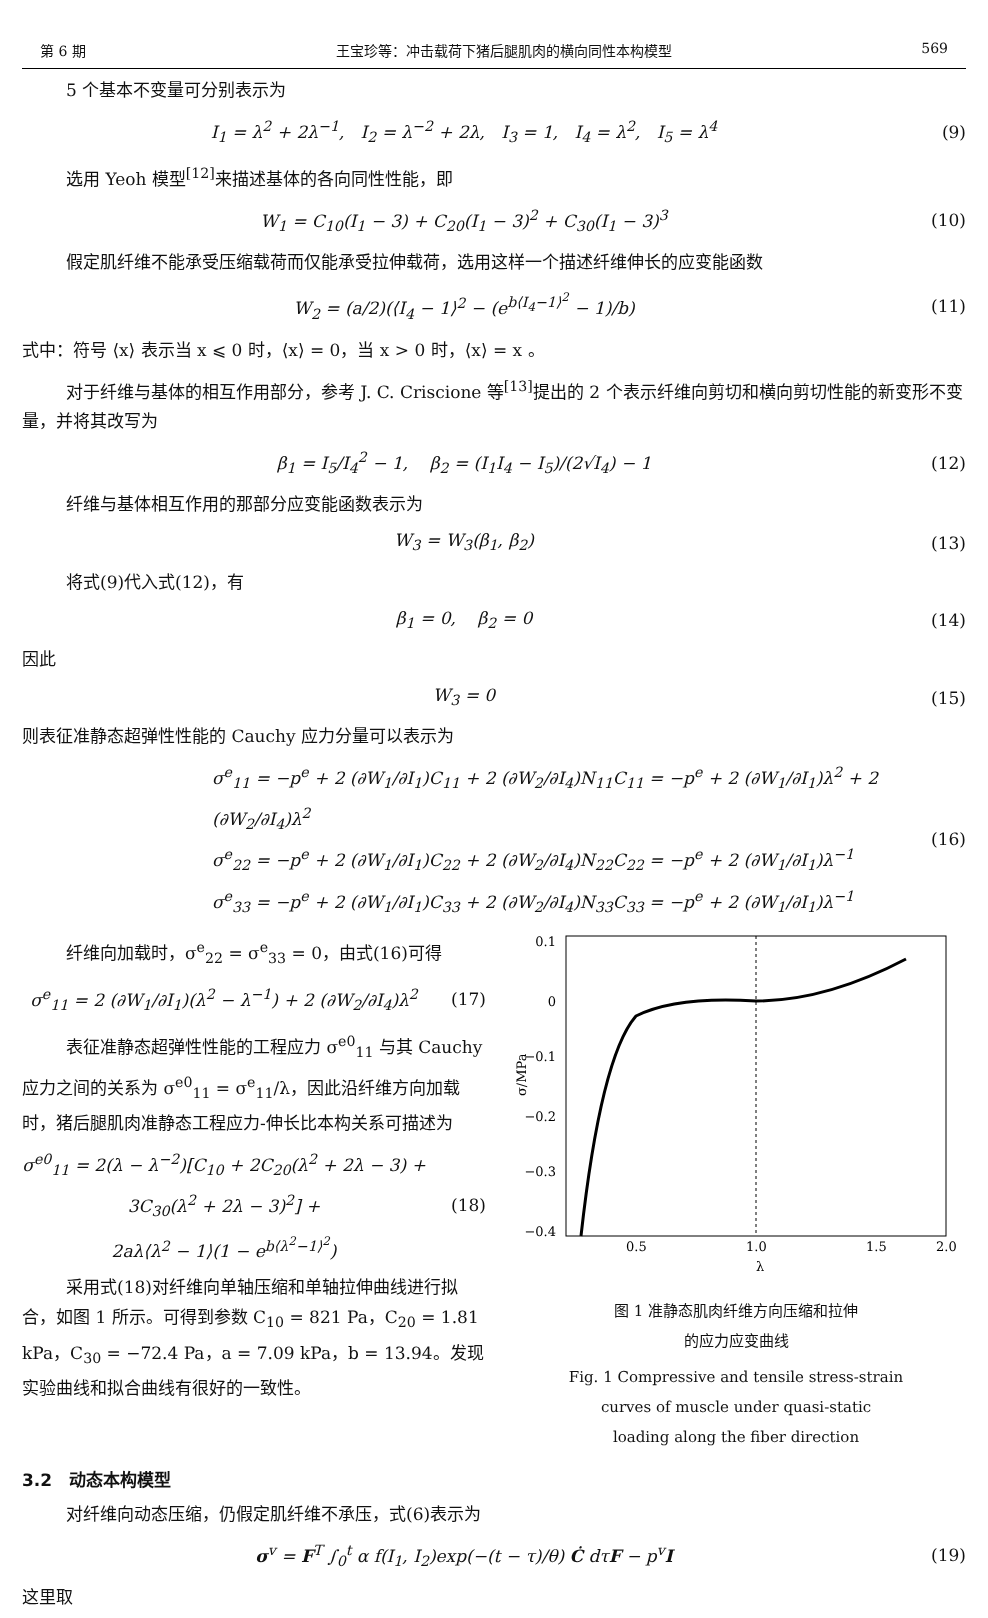第 6 期 王宝珍等：冲击载荷下猪后腿肌肉的横向同性本构模型 569
5 个基本不变量可分别表示为
I<sub>1</sub> = λ<sup>2</sup> + 2λ<sup>−1</sup>, I<sub>2</sub> = λ<sup>−2</sup> + 2λ, I<sub>3</sub> = 1, I<sub>4</sub> = λ<sup>2</sup>, I<sub>5</sub> = λ<sup>4</sup> (9)
选用 Yeoh 模型<sup>[12]</sup>来描述基体的各向同性性能，即
W<sub>1</sub> = C<sub>10</sub>(I<sub>1</sub> − 3) + C<sub>20</sub>(I<sub>1</sub> − 3)<sup>2</sup> + C<sub>30</sub>(I<sub>1</sub> − 3)<sup>3</sup> (10)
假定肌纤维不能承受压缩载荷而仅能承受拉伸载荷，选用这样一个描述纤维伸长的应变能函数
W<sub>2</sub> = (a/2)(⟨I<sub>4</sub> − 1⟩<sup>2</sup> − (e<sup>b⟨I<sub>4</sub>−1⟩<sup>2</sup></sup> − 1)/b) (11)
式中：符号 ⟨x⟩ 表示当 x ⩽ 0 时，⟨x⟩ = 0，当 x > 0 时，⟨x⟩ = x 。
对于纤维与基体的相互作用部分，参考 J. C. Criscione 等<sup>[13]</sup>提出的 2 个表示纤维向剪切和横向剪切性能的新变形不变量，并将其改写为
β<sub>1</sub> = I<sub>5</sub>/I<sub>4</sub><sup>2</sup> − 1, β<sub>2</sub> = (I<sub>1</sub>I<sub>4</sub> − I<sub>5</sub>)/(2√I<sub>4</sub>) − 1 (12)
纤维与基体相互作用的那部分应变能函数表示为
W<sub>3</sub> = W<sub>3</sub>(β<sub>1</sub>, β<sub>2</sub>) (13)
将式(9)代入式(12)，有
β<sub>1</sub> = 0, β<sub>2</sub> = 0 (14)
因此
W<sub>3</sub> = 0 (15)
则表征准静态超弹性性能的 Cauchy 应力分量可以表示为
σ<sup>e</sup><sub>11</sub> = −p<sup>e</sup> + 2 (∂W<sub>1</sub>/∂I<sub>1</sub>)C<sub>11</sub> + 2 (∂W<sub>2</sub>/∂I<sub>4</sub>)N<sub>11</sub>C<sub>11</sub> = −p<sup>e</sup> + 2 (∂W<sub>1</sub>/∂I<sub>1</sub>)λ<sup>2</sup> + 2 (∂W<sub>2</sub>/∂I<sub>4</sub>)λ<sup>2</sup>
σ<sup>e</sup><sub>22</sub> = −p<sup>e</sup> + 2 (∂W<sub>1</sub>/∂I<sub>1</sub>)C<sub>22</sub> + 2 (∂W<sub>2</sub>/∂I<sub>4</sub>)N<sub>22</sub>C<sub>22</sub> = −p<sup>e</sup> + 2 (∂W<sub>1</sub>/∂I<sub>1</sub>)λ<sup>−1</sup>
σ<sup>e</sup><sub>33</sub> = −p<sup>e</sup> + 2 (∂W<sub>1</sub>/∂I<sub>1</sub>)C<sub>33</sub> + 2 (∂W<sub>2</sub>/∂I<sub>4</sub>)N<sub>33</sub>C<sub>33</sub> = −p<sup>e</sup> + 2 (∂W<sub>1</sub>/∂I<sub>1</sub>)λ<sup>−1</sup> (16)
纤维向加载时，σ<sup>e</sup><sub>22</sub> = σ<sup>e</sup><sub>33</sub> = 0，由式(16)可得
σ<sup>e</sup><sub>11</sub> = 2 (∂W<sub>1</sub>/∂I<sub>1</sub>)(λ<sup>2</sup> − λ<sup>−1</sup>) + 2 (∂W<sub>2</sub>/∂I<sub>4</sub>)λ<sup>2</sup> (17)
表征准静态超弹性性能的工程应力 σ<sup>e0</sup><sub>11</sub> 与其 Cauchy 应力之间的关系为 σ<sup>e0</sup><sub>11</sub> = σ<sup>e</sup><sub>11</sub>/λ，因此沿纤维方向加载时，猪后腿肌肉准静态工程应力-伸长比本构关系可描述为
σ<sup>e0</sup><sub>11</sub> = 2(λ − λ<sup>−2</sup>)[C<sub>10</sub> + 2C<sub>20</sub>(λ<sup>2</sup> + 2λ − 3) +
3C<sub>30</sub>(λ<sup>2</sup> + 2λ − 3)<sup>2</sup>] +
2aλ⟨λ<sup>2</sup> − 1⟩(1 − e<sup>b⟨λ<sup>2</sup>−1⟩<sup>2</sup></sup>) (18)
采用式(18)对纤维向单轴压缩和单轴拉伸曲线进行拟合，如图 1 所示。可得到参数 C<sub>10</sub> = 821 Pa，C<sub>20</sub> = 1.81 kPa，C<sub>30</sub> = −72.4 Pa，a = 7.09 kPa，b = 13.94。发现实验曲线和拟合曲线有很好的一致性。
0.1
0
−0.1
−0.2
−0.3
−0.4
0.5
1.0
1.5
2.0
λ
σ/MPa
图 1 准静态肌肉纤维方向压缩和拉伸
的应力应变曲线
Fig. 1 Compressive and tensile stress-strain
curves of muscle under quasi-static
loading along the fiber direction
3.2　动态本构模型
对纤维向动态压缩，仍假定肌纤维不承压，式(6)表示为
σ<sup>v</sup> = F<sup>T</sup> ∫<sub>0</sub><sup>t</sup> α f(I<sub>1</sub>, I<sub>2</sub>)exp(−(t − τ)/θ) Ċ dτF − p<sup>v</sup>I (19)
这里取